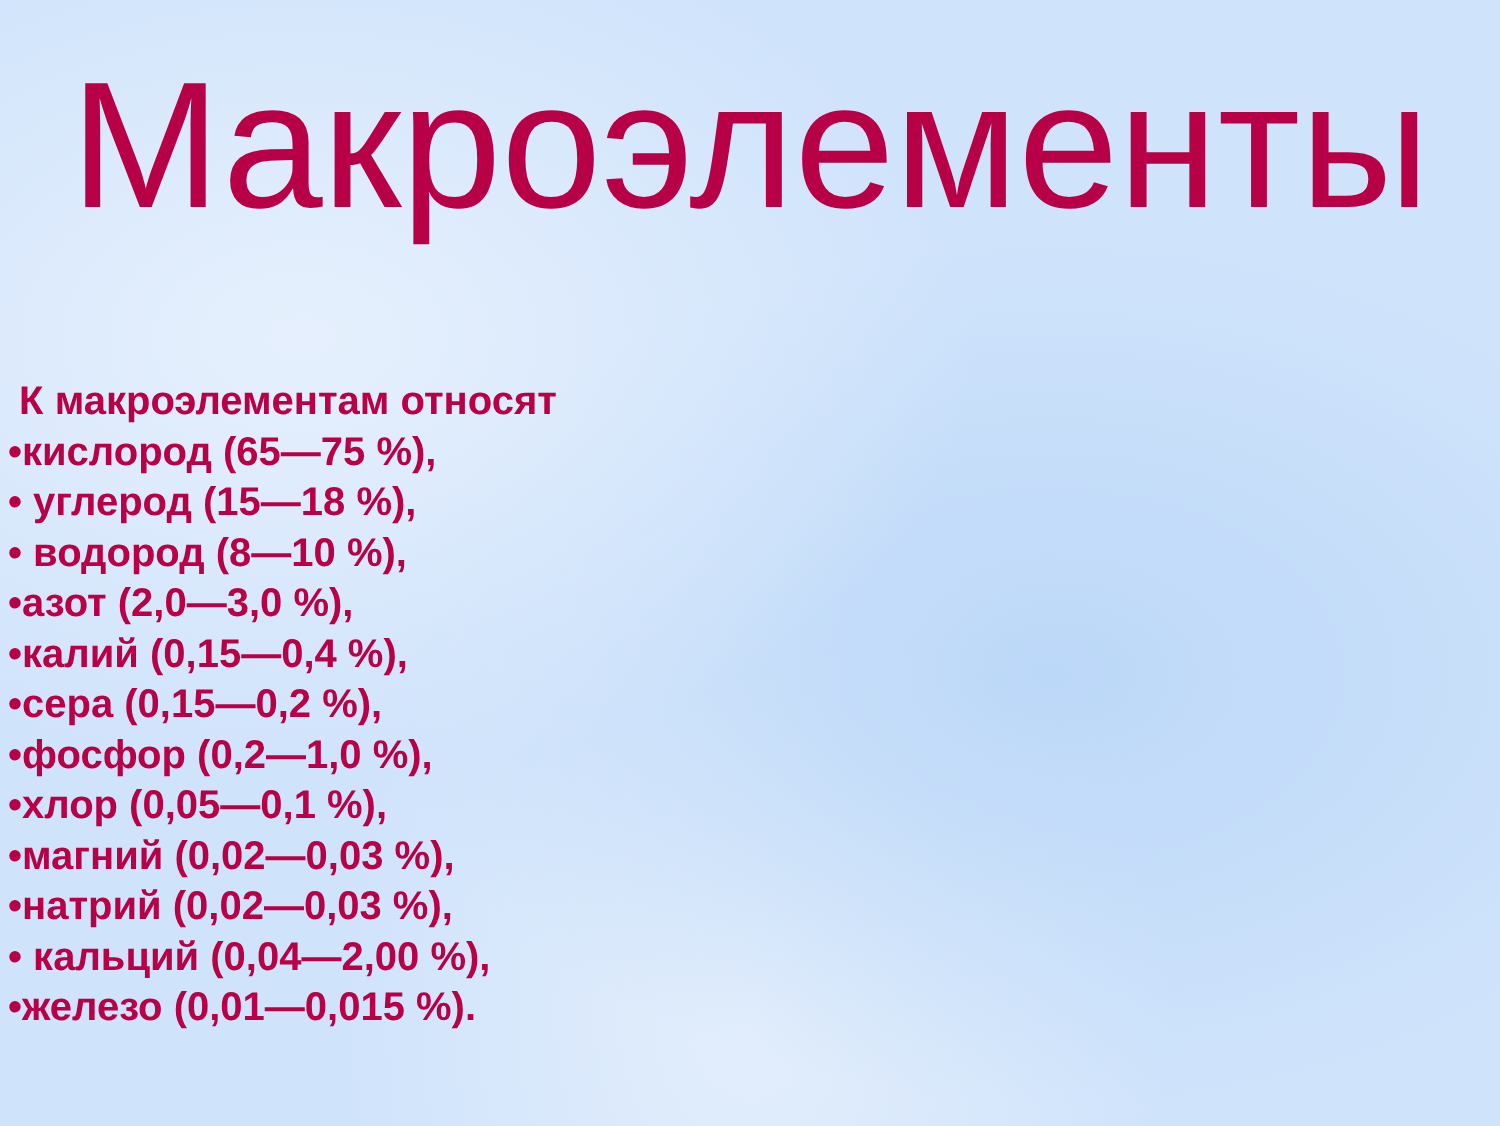Макроэлементы
К макроэлементам относят
•кислород (65—75 %),
• углерод (15—18 %),
• водород (8—10 %),
•азот (2,0—3,0 %),
•калий (0,15—0,4 %),
•сера (0,15—0,2 %),
•фосфор (0,2—1,0 %),
•хлор (0,05—0,1 %),
•магний (0,02—0,03 %),
•натрий (0,02—0,03 %),
• кальций (0,04—2,00 %),
•железо (0,01—0,015 %).